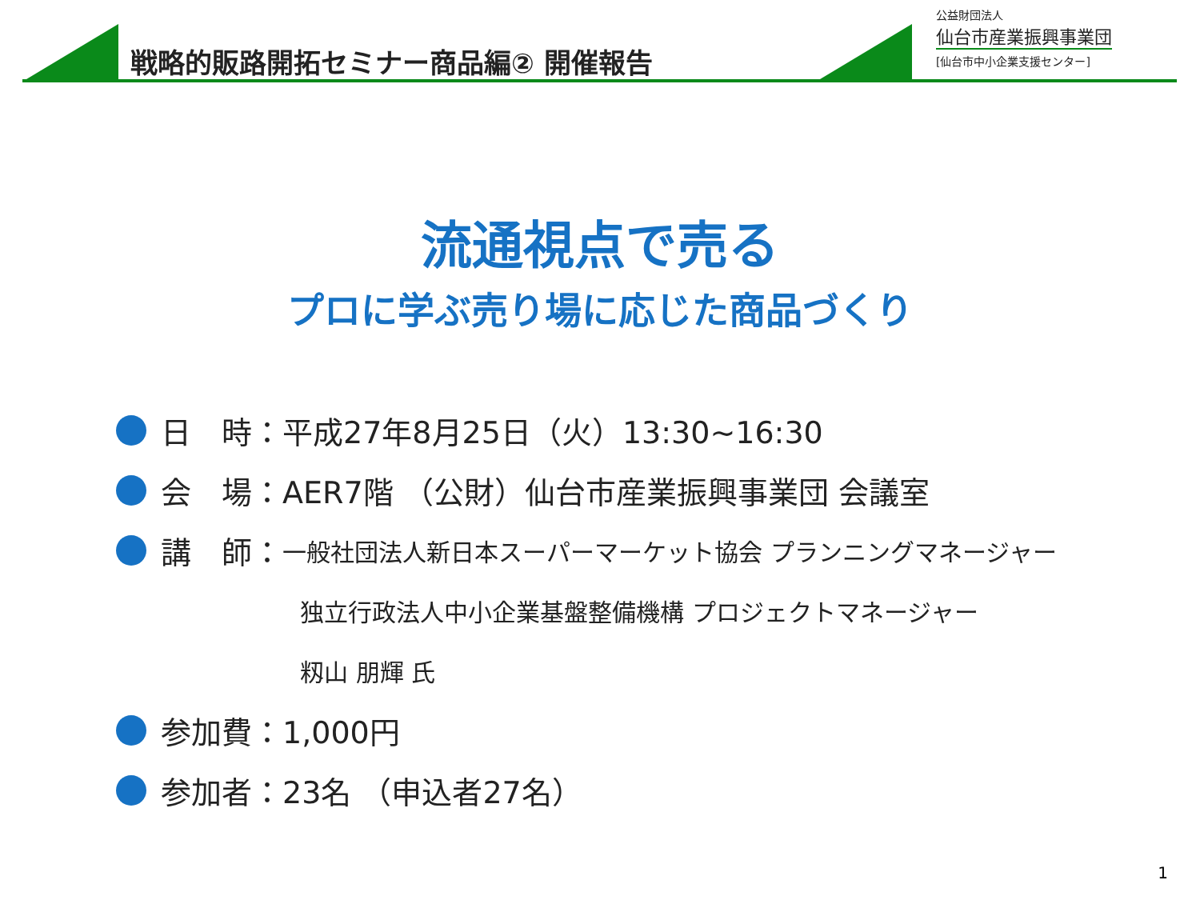戦略的販路開拓セミナー商品編② 開催報告
公益財団法人
仙台市産業振興事業団
[仙台市中小企業支援センター]
流通視点で売る
プロに学ぶ売り場に応じた商品づくり
日　時：平成27年8月25日（火）13:30~16:30
会　場：AER7階 （公財）仙台市産業振興事業団 会議室
講　師： 一般社団法人新日本スーパーマーケット協会 プランニングマネージャー
独立行政法人中小企業基盤整備機構 プロジェクトマネージャー
籾山 朋輝 氏
参加費：1,000円
参加者：23名 （申込者27名）
1